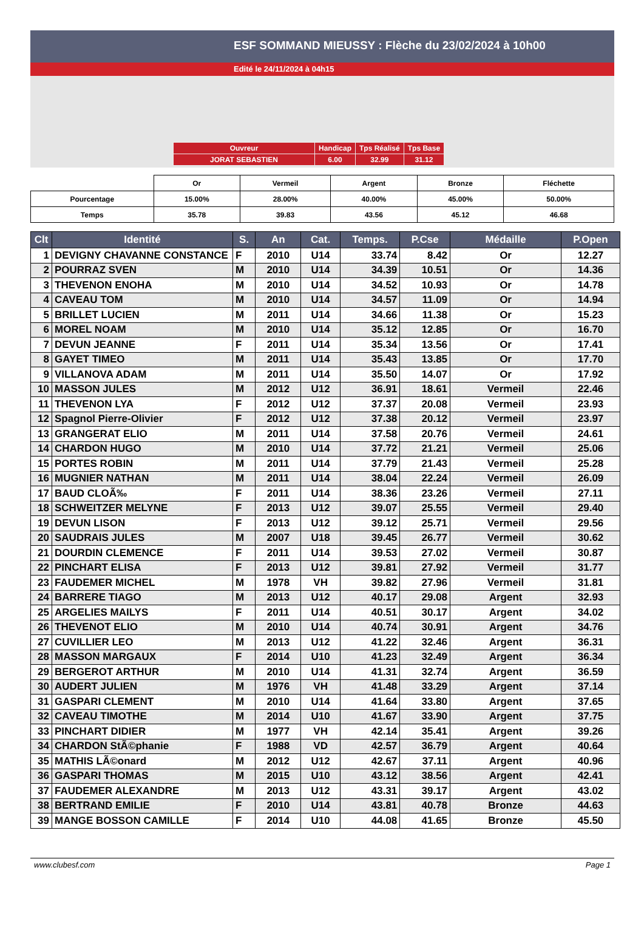ESF SOMMAND MIEUSSY : Flèche du 23/02/2024 à 10h00
Edité le 24/11/2024 à 04h15
| Ouvreur | Handicap | Tps Réalisé | Tps Base |
| JORAT SEBASTIEN | 6.00 | 32.99 | 31.12 |
| | Or | Vermeil | Argent | Bronze | Fléchette |
| Pourcentage | 15.00% | 28.00% | 40.00% | 45.00% | 50.00% |
| Temps | 35.78 | 39.83 | 43.56 | 45.12 | 46.68 |
| Clt | Identité | S. | An | Cat. | Temps. | P.Cse | Médaille | P.Open |
| --- | --- | --- | --- | --- | --- | --- | --- | --- |
| 1 | DEVIGNY CHAVANNE CONSTANCE | F | 2010 | U14 | 33.74 | 8.42 | Or | 12.27 |
| 2 | POURRAZ SVEN | M | 2010 | U14 | 34.39 | 10.51 | Or | 14.36 |
| 3 | THEVENON ENOHA | M | 2010 | U14 | 34.52 | 10.93 | Or | 14.78 |
| 4 | CAVEAU TOM | M | 2010 | U14 | 34.57 | 11.09 | Or | 14.94 |
| 5 | BRILLET LUCIEN | M | 2011 | U14 | 34.66 | 11.38 | Or | 15.23 |
| 6 | MOREL NOAM | M | 2010 | U14 | 35.12 | 12.85 | Or | 16.70 |
| 7 | DEVUN JEANNE | F | 2011 | U14 | 35.34 | 13.56 | Or | 17.41 |
| 8 | GAYET TIMEO | M | 2011 | U14 | 35.43 | 13.85 | Or | 17.70 |
| 9 | VILLANOVA ADAM | M | 2011 | U14 | 35.50 | 14.07 | Or | 17.92 |
| 10 | MASSON JULES | M | 2012 | U12 | 36.91 | 18.61 | Vermeil | 22.46 |
| 11 | THEVENON LYA | F | 2012 | U12 | 37.37 | 20.08 | Vermeil | 23.93 |
| 12 | Spagnol Pierre-Olivier | F | 2012 | U12 | 37.38 | 20.12 | Vermeil | 23.97 |
| 13 | GRANGERAT ELIO | M | 2011 | U14 | 37.58 | 20.76 | Vermeil | 24.61 |
| 14 | CHARDON HUGO | M | 2010 | U14 | 37.72 | 21.21 | Vermeil | 25.06 |
| 15 | PORTES ROBIN | M | 2011 | U14 | 37.79 | 21.43 | Vermeil | 25.28 |
| 16 | MUGNIER NATHAN | M | 2011 | U14 | 38.04 | 22.24 | Vermeil | 26.09 |
| 17 | BAUD CLOÃ‰ | F | 2011 | U14 | 38.36 | 23.26 | Vermeil | 27.11 |
| 18 | SCHWEITZER MELYNE | F | 2013 | U12 | 39.07 | 25.55 | Vermeil | 29.40 |
| 19 | DEVUN LISON | F | 2013 | U12 | 39.12 | 25.71 | Vermeil | 29.56 |
| 20 | SAUDRAIS JULES | M | 2007 | U18 | 39.45 | 26.77 | Vermeil | 30.62 |
| 21 | DOURDIN CLEMENCE | F | 2011 | U14 | 39.53 | 27.02 | Vermeil | 30.87 |
| 22 | PINCHART ELISA | F | 2013 | U12 | 39.81 | 27.92 | Vermeil | 31.77 |
| 23 | FAUDEMER MICHEL | M | 1978 | VH | 39.82 | 27.96 | Vermeil | 31.81 |
| 24 | BARRERE TIAGO | M | 2013 | U12 | 40.17 | 29.08 | Argent | 32.93 |
| 25 | ARGELIES MAILYS | F | 2011 | U14 | 40.51 | 30.17 | Argent | 34.02 |
| 26 | THEVENOT ELIO | M | 2010 | U14 | 40.74 | 30.91 | Argent | 34.76 |
| 27 | CUVILLIER LEO | M | 2013 | U12 | 41.22 | 32.46 | Argent | 36.31 |
| 28 | MASSON MARGAUX | F | 2014 | U10 | 41.23 | 32.49 | Argent | 36.34 |
| 29 | BERGEROT ARTHUR | M | 2010 | U14 | 41.31 | 32.74 | Argent | 36.59 |
| 30 | AUDERT JULIEN | M | 1976 | VH | 41.48 | 33.29 | Argent | 37.14 |
| 31 | GASPARI CLEMENT | M | 2010 | U14 | 41.64 | 33.80 | Argent | 37.65 |
| 32 | CAVEAU TIMOTHE | M | 2014 | U10 | 41.67 | 33.90 | Argent | 37.75 |
| 33 | PINCHART DIDIER | M | 1977 | VH | 42.14 | 35.41 | Argent | 39.26 |
| 34 | CHARDON StÃ©phanie | F | 1988 | VD | 42.57 | 36.79 | Argent | 40.64 |
| 35 | MATHIS LÃ©onard | M | 2012 | U12 | 42.67 | 37.11 | Argent | 40.96 |
| 36 | GASPARI THOMAS | M | 2015 | U10 | 43.12 | 38.56 | Argent | 42.41 |
| 37 | FAUDEMER ALEXANDRE | M | 2013 | U12 | 43.31 | 39.17 | Argent | 43.02 |
| 38 | BERTRAND EMILIE | F | 2010 | U14 | 43.81 | 40.78 | Bronze | 44.63 |
| 39 | MANGE BOSSON CAMILLE | F | 2014 | U10 | 44.08 | 41.65 | Bronze | 45.50 |
www.clubesf.com Page 1